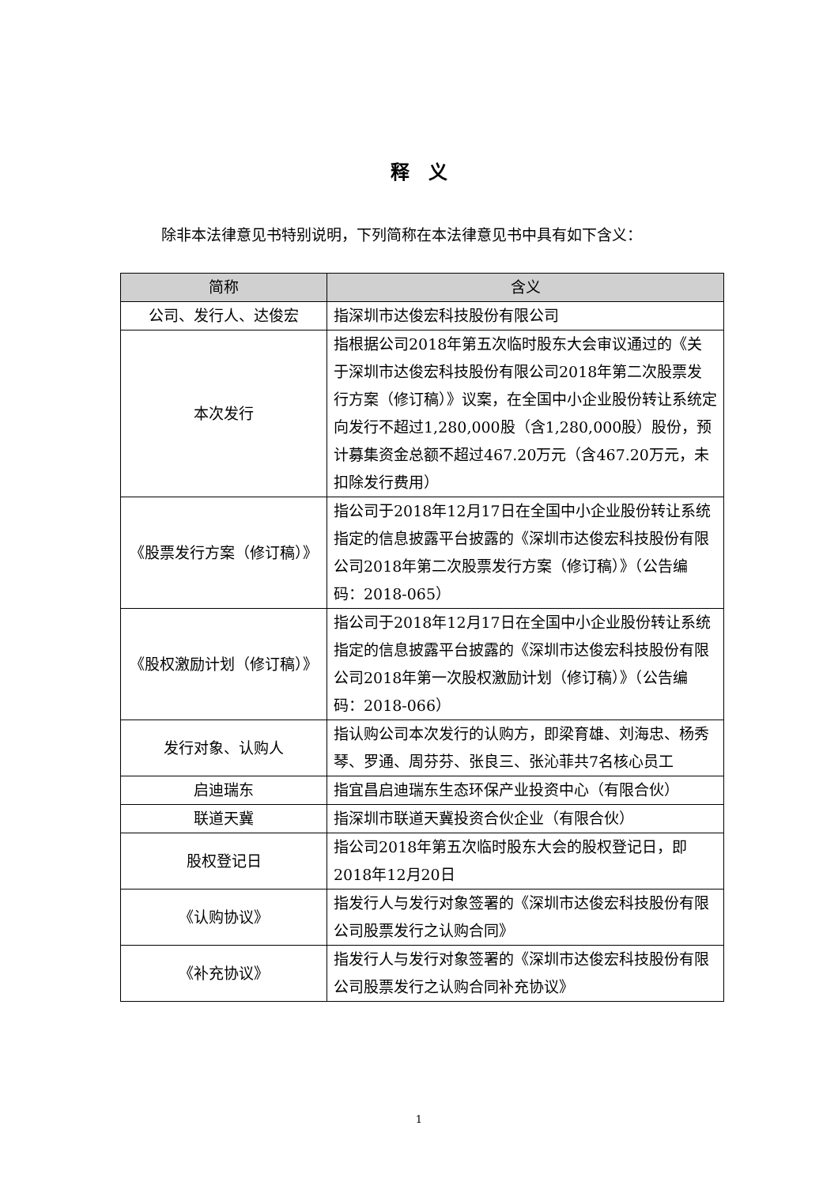释　义
除非本法律意见书特别说明，下列简称在本法律意见书中具有如下含义：
| 简称 | 含义 |
| --- | --- |
| 公司、发行人、达俊宏 | 指深圳市达俊宏科技股份有限公司 |
| 本次发行 | 指根据公司2018年第五次临时股东大会审议通过的《关于深圳市达俊宏科技股份有限公司2018年第二次股票发行方案（修订稿）》议案，在全国中小企业股份转让系统定向发行不超过1,280,000股（含1,280,000股）股份，预计募集资金总额不超过467.20万元（含467.20万元，未扣除发行费用） |
| 《股票发行方案（修订稿）》 | 指公司于2018年12月17日在全国中小企业股份转让系统指定的信息披露平台披露的《深圳市达俊宏科技股份有限公司2018年第二次股票发行方案（修订稿）》（公告编码：2018-065） |
| 《股权激励计划（修订稿）》 | 指公司于2018年12月17日在全国中小企业股份转让系统指定的信息披露平台披露的《深圳市达俊宏科技股份有限公司2018年第一次股权激励计划（修订稿）》（公告编码：2018-066） |
| 发行对象、认购人 | 指认购公司本次发行的认购方，即梁育雄、刘海忠、杨秀琴、罗通、周芬芬、张良三、张沁菲共7名核心员工 |
| 启迪瑞东 | 指宜昌启迪瑞东生态环保产业投资中心（有限合伙） |
| 联道天冀 | 指深圳市联道天冀投资合伙企业（有限合伙） |
| 股权登记日 | 指公司2018年第五次临时股东大会的股权登记日，即2018年12月20日 |
| 《认购协议》 | 指发行人与发行对象签署的《深圳市达俊宏科技股份有限公司股票发行之认购合同》 |
| 《补充协议》 | 指发行人与发行对象签署的《深圳市达俊宏科技股份有限公司股票发行之认购合同补充协议》 |
1